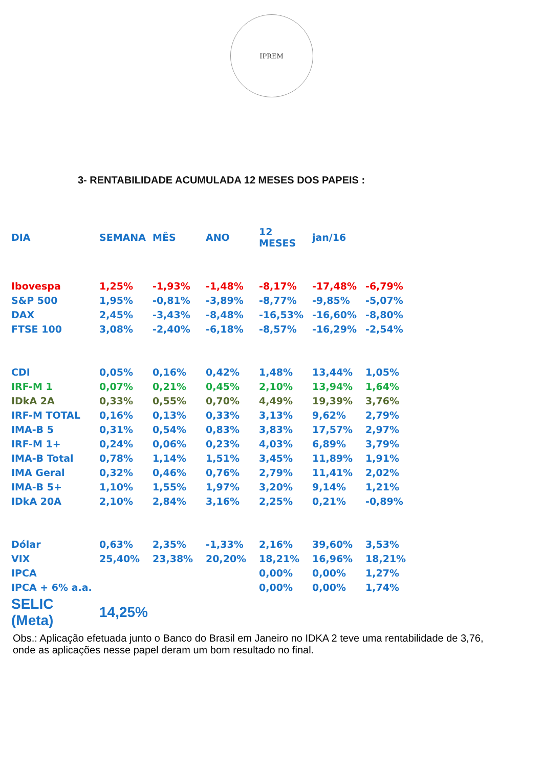IPREM
3- RENTABILIDADE ACUMULADA 12 MESES DOS PAPEIS :
| DIA | SEMANA | MÊS | ANO | 12 MESES | jan/16 | |
| --- | --- | --- | --- | --- | --- | --- |
| Ibovespa | 1,25% | -1,93% | -1,48% | -8,17% | -17,48% | -6,79% |
| S&P 500 | 1,95% | -0,81% | -3,89% | -8,77% | -9,85% | -5,07% |
| DAX | 2,45% | -3,43% | -8,48% | -16,53% | -16,60% | -8,80% |
| FTSE 100 | 3,08% | -2,40% | -6,18% | -8,57% | -16,29% | -2,54% |
| CDI | 0,05% | 0,16% | 0,42% | 1,48% | 13,44% | 1,05% |
| IRF-M 1 | 0,07% | 0,21% | 0,45% | 2,10% | 13,94% | 1,64% |
| IDkA 2A | 0,33% | 0,55% | 0,70% | 4,49% | 19,39% | 3,76% |
| IRF-M TOTAL | 0,16% | 0,13% | 0,33% | 3,13% | 9,62% | 2,79% |
| IMA-B 5 | 0,31% | 0,54% | 0,83% | 3,83% | 17,57% | 2,97% |
| IRF-M 1+ | 0,24% | 0,06% | 0,23% | 4,03% | 6,89% | 3,79% |
| IMA-B Total | 0,78% | 1,14% | 1,51% | 3,45% | 11,89% | 1,91% |
| IMA Geral | 0,32% | 0,46% | 0,76% | 2,79% | 11,41% | 2,02% |
| IMA-B 5+ | 1,10% | 1,55% | 1,97% | 3,20% | 9,14% | 1,21% |
| IDkA 20A | 2,10% | 2,84% | 3,16% | 2,25% | 0,21% | -0,89% |
| Dólar | 0,63% | 2,35% | -1,33% | 2,16% | 39,60% | 3,53% |
| VIX | 25,40% | 23,38% | 20,20% | 18,21% | 16,96% | 18,21% |
| IPCA | | | | 0,00% | 0,00% | 1,27% |
| IPCA + 6% a.a. | | | | 0,00% | 0,00% | 1,74% |
| SELIC (Meta) | 14,25% | | | | | |
Obs.: Aplicação efetuada junto o Banco do Brasil em Janeiro no IDKA 2 teve uma rentabilidade de 3,76, onde as aplicações nesse papel deram um bom resultado no final.